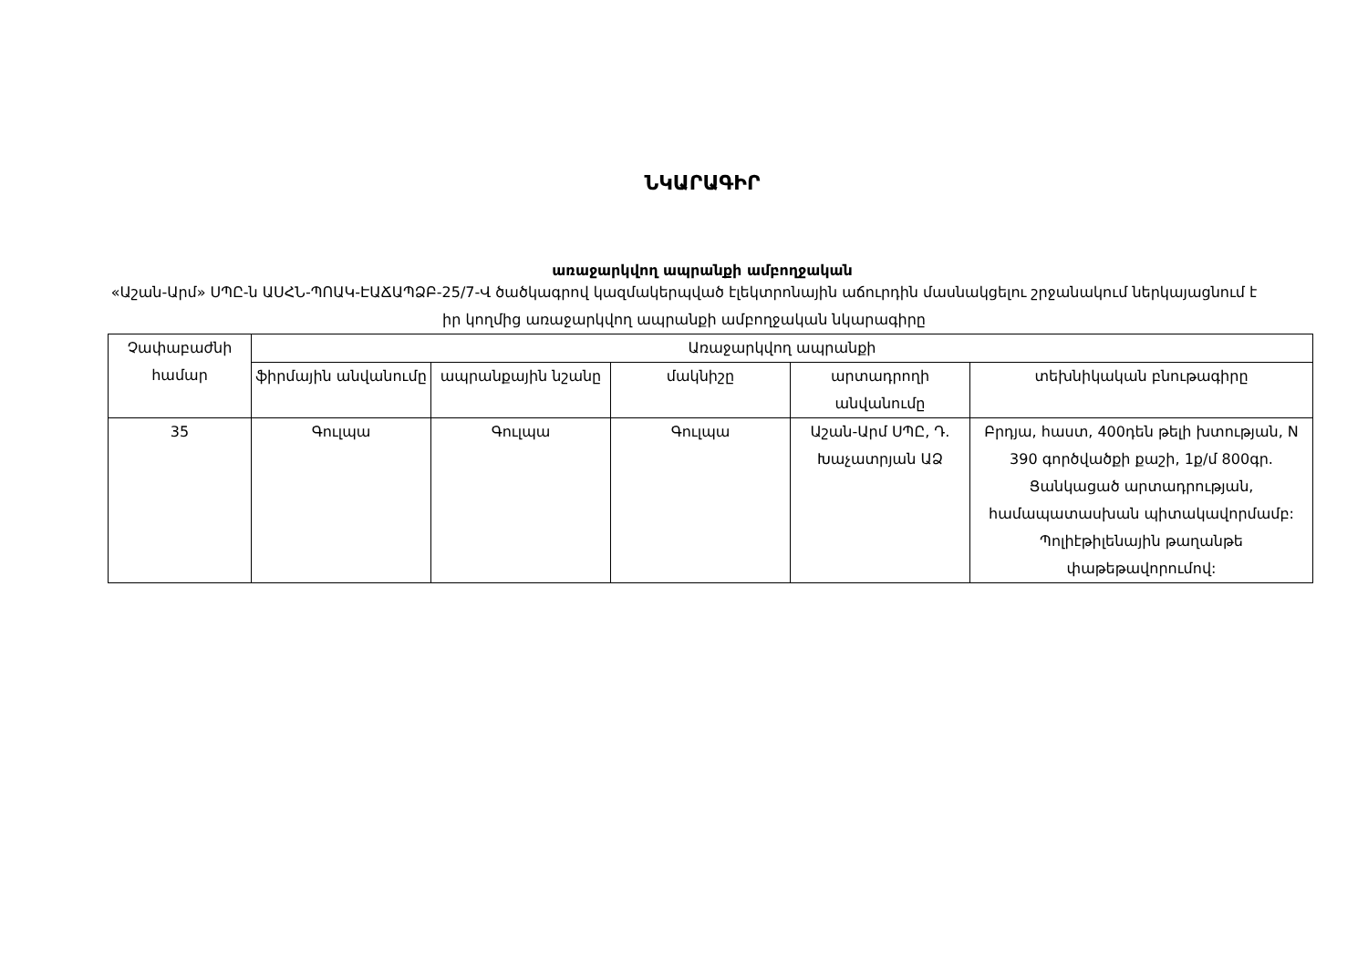ՆԿԱՐԱԳԻՐ
առաջարկվող ապրանքի ամբողջական
«Աշան-Արմ» ՍՊԸ-ն ԱՍՀՆ-ՊՈԱԿ-ԷԱՃԱՊՁԲ-25/7-Վ ծածկագրով կազմակերպված էլեկտրոնային աճուրդին մասնակցելու շրջանակում ներկայացնում է իր կողմից առաջարկվող ապրանքի ամբողջական նկարագիրը
| Չափաբաժնի համար | Առաջարկվող ապրանքի | | | | |
| --- | --- | --- | --- | --- | --- |
| | ֆիրմային անվանումը | ապրանքային նշանը | մակնիշը | արտադրողի անվանումը | տեխնիկական բնութագիրը |
| 35 | Գուլպա | Գուլպա | Գուլպա | Աշան-Արմ ՍՊԸ, Դ. Խաչատրյան ԱՁ | Բրդյա, հաստ, 400դեն թելի խտության, N 390 գործվածքի քաշի, 1ք/մ 800գր. Ցանկացած արտադրության, համապատասխան պիտակավորմամբ: Պոլիէթիլենային թաղանթե փաթեթավորումով: |